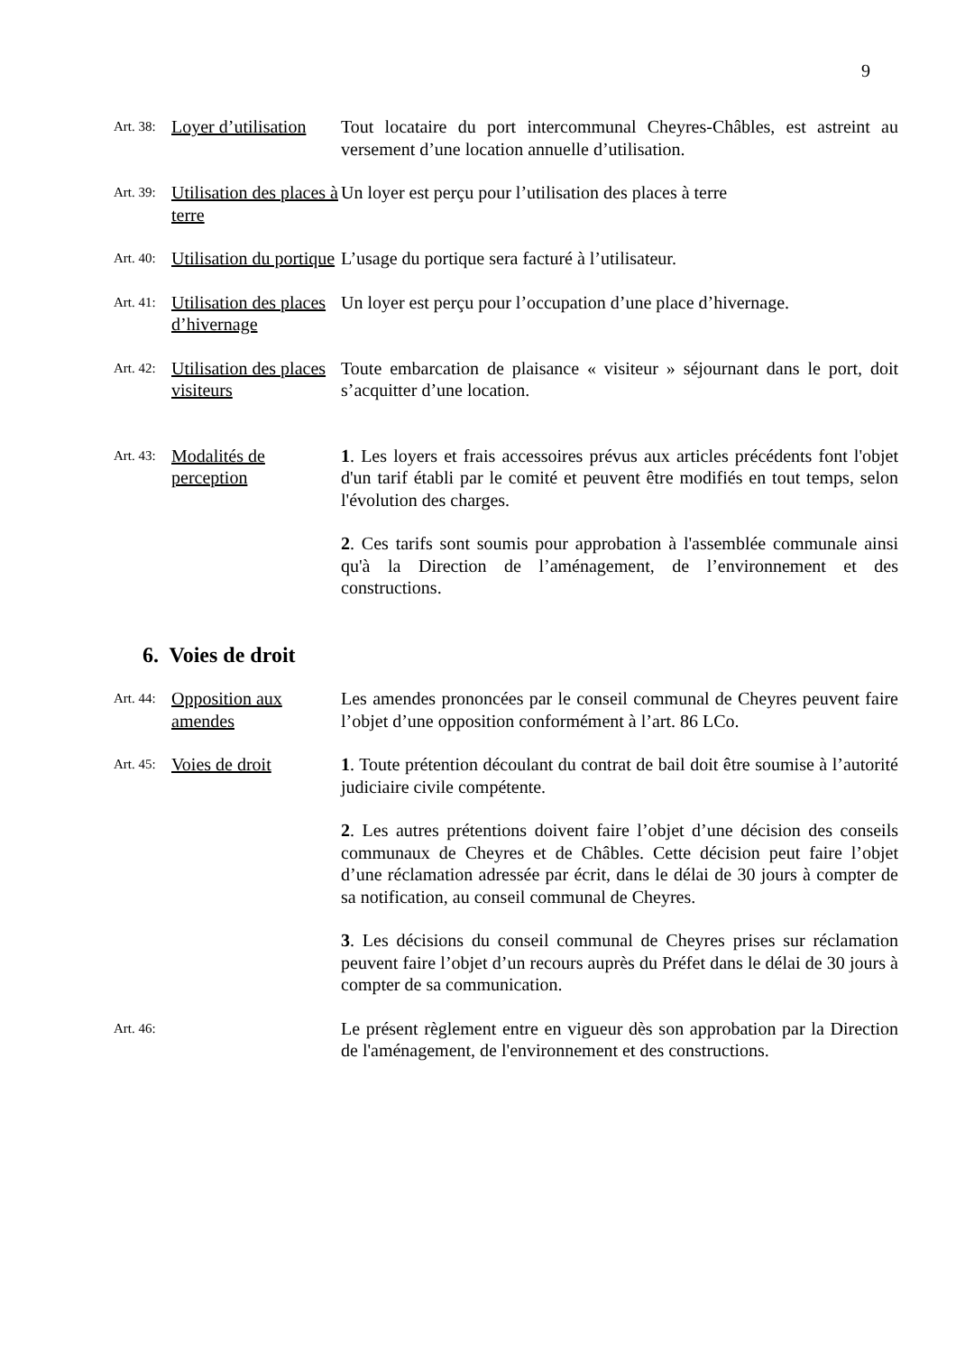9
Art. 38:
Loyer d’utilisation
Tout locataire du port intercommunal Cheyres-Châbles, est astreint au versement d’une location annuelle d’utilisation.
Art. 39:
Utilisation des places à terre
Un loyer est perçu pour l’utilisation des places à terre
Art. 40:
Utilisation du portique
L’usage du portique sera facturé à l’utilisateur.
Art. 41:
Utilisation des places d’hivernage
Un loyer est perçu pour l’occupation d’une place d’hivernage.
Art. 42:
Utilisation des places visiteurs
Toute embarcation de plaisance « visiteur » séjournant dans le port, doit s’acquitter d’une location.
Art. 43:
Modalités de perception
1. Les loyers et frais accessoires prévus aux articles précédents font l'objet d'un tarif établi par le comité et peuvent être modifiés en tout temps, selon l'évolution des charges.
2. Ces tarifs sont soumis pour approbation à l'assemblée communale ainsi qu'à la Direction de l’aménagement, de l’environnement et des constructions.
6. Voies de droit
Art. 44:
Opposition aux amendes
Les amendes prononcées par le conseil communal de Cheyres peuvent faire l’objet d’une opposition conformément à l’art. 86 LCo.
Art. 45:
Voies de droit 1. Toute prétention découlant du contrat de bail doit être soumise à l’autorité judiciaire civile compétente.
2. Les autres prétentions doivent faire l’objet d’une décision des conseils communaux de Cheyres et de Châbles. Cette décision peut faire l’objet d’une réclamation adressée par écrit, dans le délai de 30 jours à compter de sa notification, au conseil communal de Cheyres.
3. Les décisions du conseil communal de Cheyres prises sur réclamation peuvent faire l’objet d’un recours auprès du Préfet dans le délai de 30 jours à compter de sa communication.
Art. 46:
Le présent règlement entre en vigueur dès son approbation par la Direction de l'aménagement, de l'environnement et des constructions.